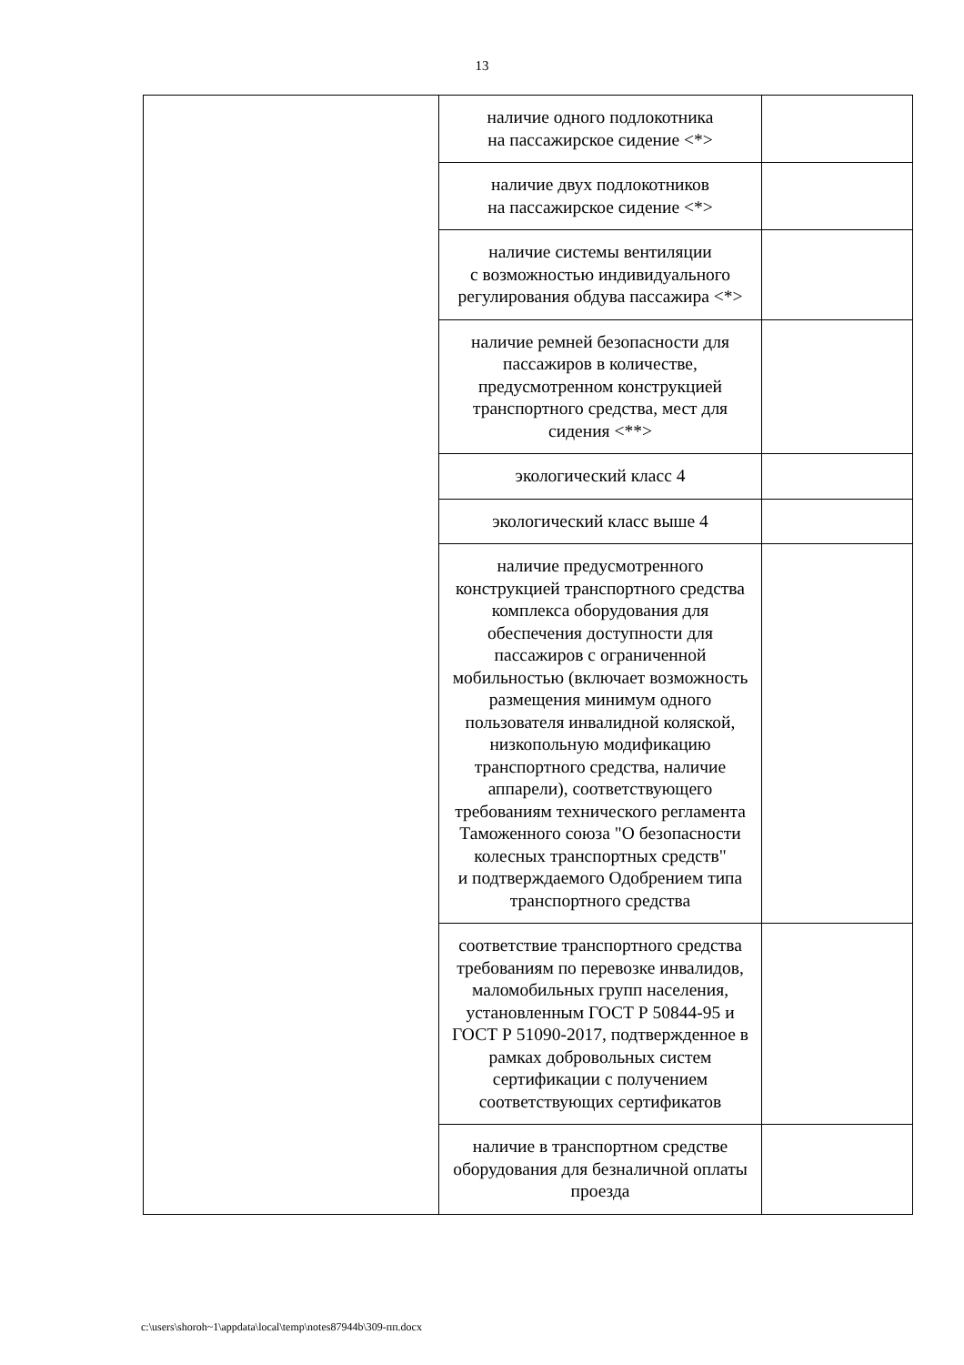13
| | наличие одного подлокотника на пассажирское сидение <*> | |
| | наличие двух подлокотников на пассажирское сидение <*> | |
| | наличие системы вентиляции с возможностью индивидуального регулирования обдува пассажира <*> | |
| | наличие ремней безопасности для пассажиров в количестве, предусмотренном конструкцией транспортного средства, мест для сидения <**> | |
| | экологический класс 4 | |
| | экологический класс выше 4 | |
| | наличие предусмотренного конструкцией транспортного средства комплекса оборудования для обеспечения доступности для пассажиров с ограниченной мобильностью (включает возможность размещения минимум одного пользователя инвалидной коляской, низкопольную модификацию транспортного средства, наличие аппарели), соответствующего требованиям технического регламента Таможенного союза "О безопасности колесных транспортных средств" и подтверждаемого Одобрением типа транспортного средства | |
| | соответствие транспортного средства требованиям по перевозке инвалидов, маломобильных групп населения, установленным ГОСТ Р 50844-95 и ГОСТ Р 51090-2017, подтвержденное в рамках добровольных систем сертификации с получением соответствующих сертификатов | |
| | наличие в транспортном средстве оборудования для безналичной оплаты проезда | |
c:\users\shoroh~1\appdata\local\temp\notes87944b\309-пп.docx